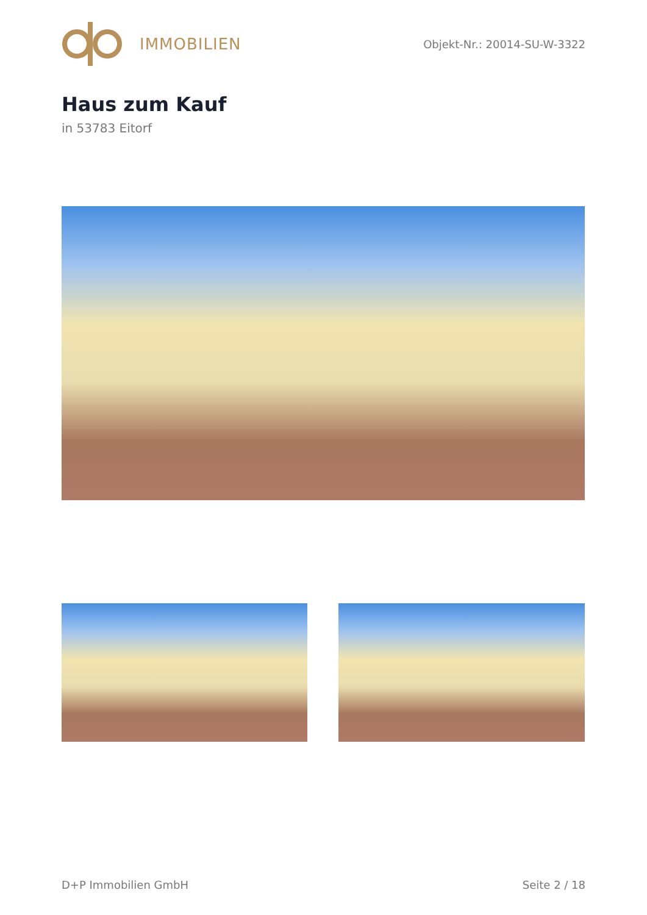IMMOBILIEN
Objekt-Nr.: 20014-SU-W-3322
Haus zum Kauf
in 53783 Eitorf
D+P Immobilien GmbH Seite 2 / 18